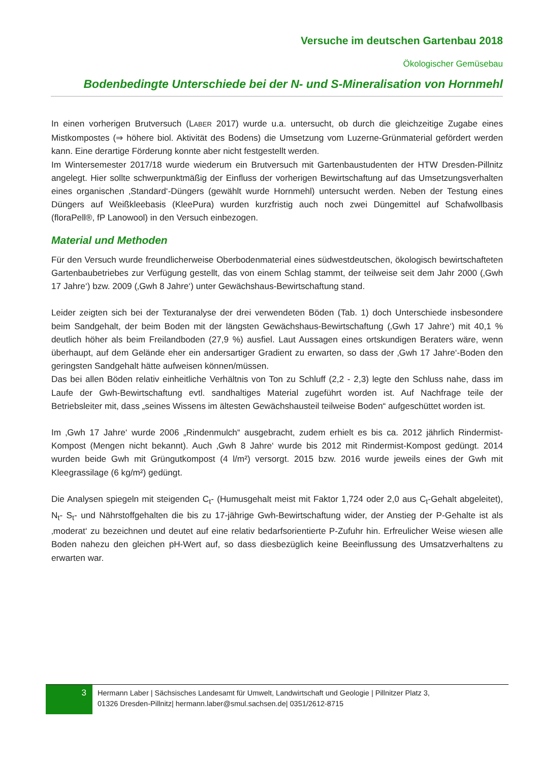Versuche im deutschen Gartenbau 2018
Ökologischer Gemüsebau
Bodenbedingte Unterschiede bei der N- und S-Mineralisation von Hornmehl
In einen vorherigen Brutversuch (LABER 2017) wurde u.a. untersucht, ob durch die gleichzeitige Zugabe eines Mistkompostes (⇒ höhere biol. Aktivität des Bodens) die Umsetzung vom Luzerne-Grünmaterial gefördert werden kann. Eine derartige Förderung konnte aber nicht festgestellt werden.
Im Wintersemester 2017/18 wurde wiederum ein Brutversuch mit Gartenbaustudenten der HTW Dresden-Pillnitz angelegt. Hier sollte schwerpunktmäßig der Einfluss der vorherigen Bewirtschaftung auf das Umsetzungsverhalten eines organischen ‚Standard‘-Düngers (gewählt wurde Hornmehl) untersucht werden. Neben der Testung eines Düngers auf Weißkleebasis (KleePura) wurden kurzfristig auch noch zwei Düngemittel auf Schafwollbasis (floraPell®, fP Lanowool) in den Versuch einbezogen.
Material und Methoden
Für den Versuch wurde freundlicherweise Oberbodenmaterial eines südwestdeutschen, ökologisch bewirtschafteten Gartenbaubetriebes zur Verfügung gestellt, das von einem Schlag stammt, der teilweise seit dem Jahr 2000 (‚Gwh 17 Jahre‘) bzw. 2009 (‚Gwh 8 Jahre‘) unter Gewächshaus-Bewirtschaftung stand.
Leider zeigten sich bei der Texturanalyse der drei verwendeten Böden (Tab. 1) doch Unterschiede insbesondere beim Sandgehalt, der beim Boden mit der längsten Gewächshaus-Bewirtschaftung (‚Gwh 17 Jahre‘) mit 40,1 % deutlich höher als beim Freilandboden (27,9 %) ausfiel. Laut Aussagen eines ortskundigen Beraters wäre, wenn überhaupt, auf dem Gelände eher ein andersartiger Gradient zu erwarten, so dass der ‚Gwh 17 Jahre‘-Boden den geringsten Sandgehalt hätte aufweisen können/müssen.
Das bei allen Böden relativ einheitliche Verhältnis von Ton zu Schluff (2,2 - 2,3) legte den Schluss nahe, dass im Laufe der Gwh-Bewirtschaftung evtl. sandhaltiges Material zugeführt worden ist. Auf Nachfrage teile der Betriebsleiter mit, dass „seines Wissens im ältesten Gewächshausteil teilweise Boden“ aufgeschüttet worden ist.
Im ‚Gwh 17 Jahre‘ wurde 2006 „Rindenmulch“ ausgebracht, zudem erhielt es bis ca. 2012 jährlich Rindermist-Kompost (Mengen nicht bekannt). Auch ‚Gwh 8 Jahre‘ wurde bis 2012 mit Rindermist-Kompost gedüngt. 2014 wurden beide Gwh mit Grüngutkompost (4 l/m²) versorgt. 2015 bzw. 2016 wurde jeweils eines der Gwh mit Kleegrassilage (6 kg/m²) gedüngt.
Die Analysen spiegeln mit steigenden C<sub>t</sub>- (Humusgehalt meist mit Faktor 1,724 oder 2,0 aus C<sub>t</sub>-Gehalt abgeleitet), N<sub>t</sub>- S<sub>t</sub>- und Nährstoffgehalten die bis zu 17-jährige Gwh-Bewirtschaftung wider, der Anstieg der P-Gehalte ist als ‚moderat‘ zu bezeichnen und deutet auf eine relativ bedarfsorientierte P-Zufuhr hin. Erfreulicher Weise wiesen alle Boden nahezu den gleichen pH-Wert auf, so dass diesbezüglich keine Beeinflussung des Umsatzverhaltens zu erwarten war.
3
Hermann Laber | Sächsisches Landesamt für Umwelt, Landwirtschaft und Geologie | Pillnitzer Platz 3,
01326 Dresden-Pillnitz| hermann.laber@smul.sachsen.de| 0351/2612-8715